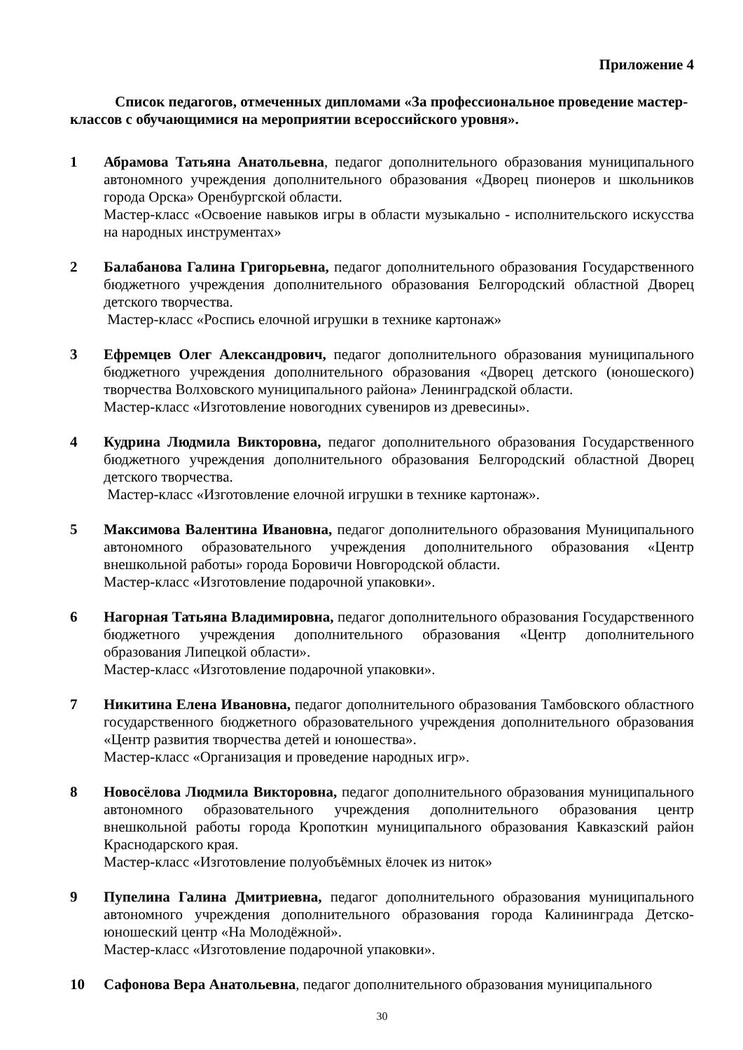Приложение 4
Список педагогов, отмеченных дипломами «За профессиональное проведение мастер-классов с обучающимися на мероприятии всероссийского уровня».
1 Абрамова Татьяна Анатольевна, педагог дополнительного образования муниципального автономного учреждения дополнительного образования «Дворец пионеров и школьников города Орска» Оренбургской области.
Мастер-класс «Освоение навыков игры в области музыкально - исполнительского искусства на народных инструментах»
2 Балабанова Галина Григорьевна, педагог дополнительного образования Государственного бюджетного учреждения дополнительного образования Белгородский областной Дворец детского творчества.
Мастер-класс «Роспись елочной игрушки в технике картонаж»
3 Ефремцев Олег Александрович, педагог дополнительного образования муниципального бюджетного учреждения дополнительного образования «Дворец детского (юношеского) творчества Волховского муниципального района» Ленинградской области.
Мастер-класс «Изготовление новогодних сувениров из древесины».
4 Кудрина Людмила Викторовна, педагог дополнительного образования Государственного бюджетного учреждения дополнительного образования Белгородский областной Дворец детского творчества.
Мастер-класс «Изготовление елочной игрушки в технике картонаж».
5 Максимова Валентина Ивановна, педагог дополнительного образования Муниципального автономного образовательного учреждения дополнительного образования «Центр внешкольной работы» города Боровичи Новгородской области.
Мастер-класс «Изготовление подарочной упаковки».
6 Нагорная Татьяна Владимировна, педагог дополнительного образования Государственного бюджетного учреждения дополнительного образования «Центр дополнительного образования Липецкой области».
Мастер-класс «Изготовление подарочной упаковки».
7 Никитина Елена Ивановна, педагог дополнительного образования Тамбовского областного государственного бюджетного образовательного учреждения дополнительного образования «Центр развития творчества детей и юношества».
Мастер-класс «Организация и проведение народных игр».
8 Новосёлова Людмила Викторовна, педагог дополнительного образования муниципального автономного образовательного учреждения дополнительного образования центр внешкольной работы города Кропоткин муниципального образования Кавказский район Краснодарского края.
Мастер-класс «Изготовление полуобъёмных ёлочек из ниток»
9 Пупелина Галина Дмитриевна, педагог дополнительного образования муниципального автономного учреждения дополнительного образования города Калининграда Детско-юношеский центр «На Молодёжной».
Мастер-класс «Изготовление подарочной упаковки».
10 Сафонова Вера Анатольевна, педагог дополнительного образования муниципального
30